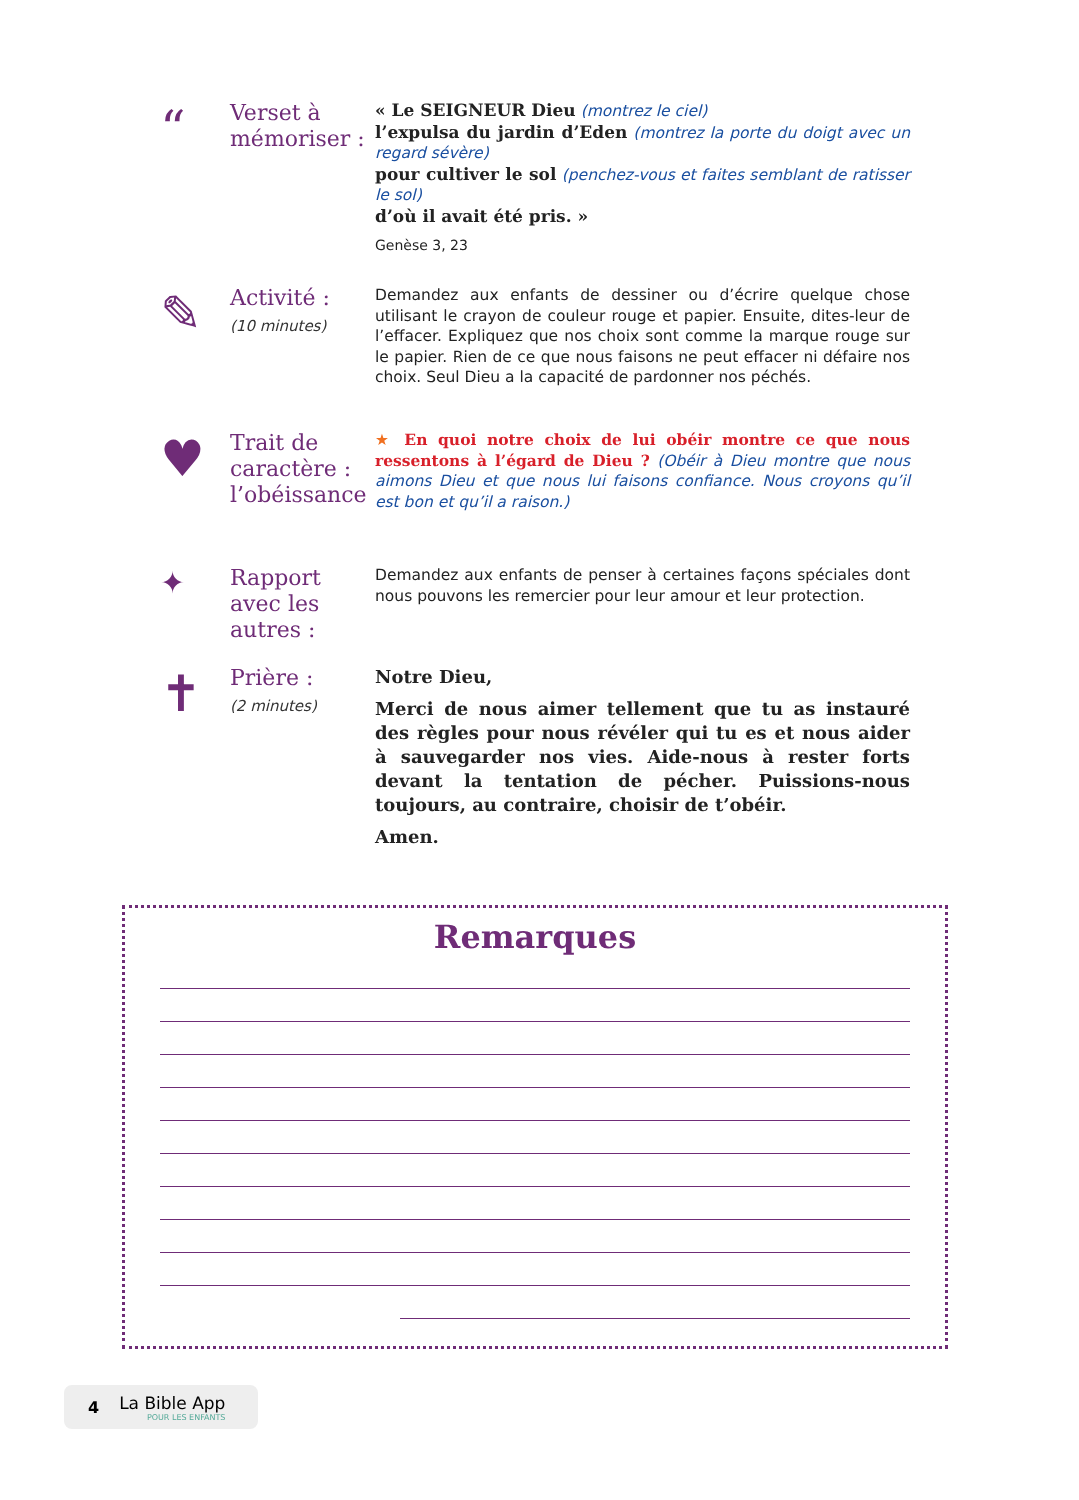“
Verset à mémoriser :
« Le SEIGNEUR Dieu (montrez le ciel)
l’expulsa du jardin d’Eden (montrez la porte du doigt avec un regard sévère)
pour cultiver le sol (penchez-vous et faites semblant de ratisser le sol)
d’où il avait été pris. »
Genèse 3, 23
✎
Activité :
(10 minutes)
Demandez aux enfants de dessiner ou d’écrire quelque chose utilisant le crayon de couleur rouge et papier. Ensuite, dites-leur de l’effacer. Expliquez que nos choix sont comme la marque rouge sur le papier. Rien de ce que nous faisons ne peut effacer ni défaire nos choix. Seul Dieu a la capacité de pardonner nos péchés.
♥
Trait de caractère : l’obéissance
★ En quoi notre choix de lui obéir montre ce que nous ressentons à l’égard de Dieu ? (Obéir à Dieu montre que nous aimons Dieu et que nous lui faisons confiance. Nous croyons qu’il est bon et qu’il a raison.)
✦
Rapport avec les autres :
Demandez aux enfants de penser à certaines façons spéciales dont nous pouvons les remercier pour leur amour et leur protection.
✝
Prière :
(2 minutes)
Notre Dieu,
Merci de nous aimer tellement que tu as instauré des règles pour nous révéler qui tu es et nous aider à sauvegarder nos vies. Aide-nous à rester forts devant la tentation de pécher. Puissions-nous toujours, au contraire, choisir de t’obéir.
Amen.
Remarques
4
La Bible App
POUR LES ENFANTS